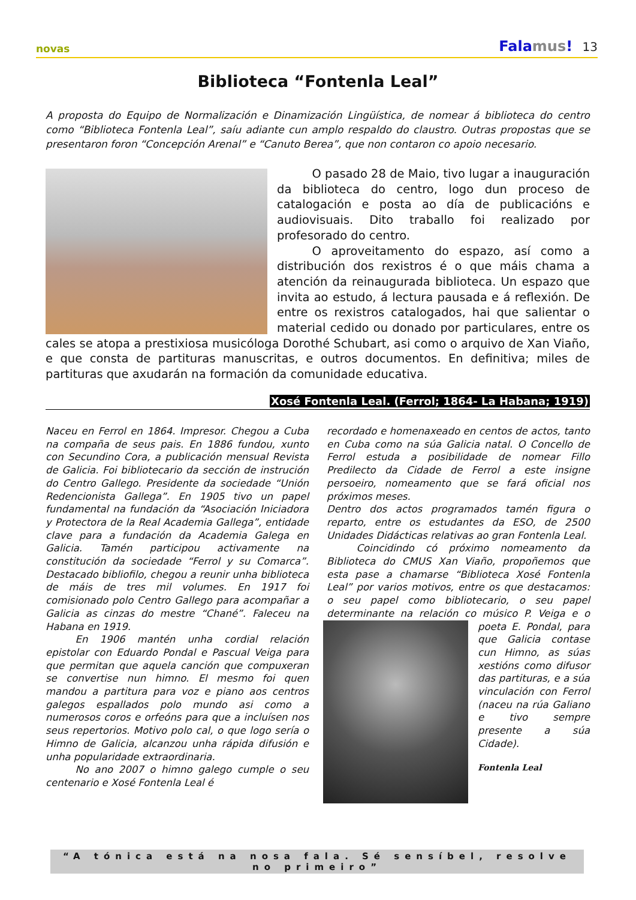novas Falamus! 13
Biblioteca “Fontenla Leal”
A proposta do Equipo de Normalización e Dinamización Lingüística, de nomear á biblioteca do centro como “Biblioteca Fontenla Leal”, saíu adiante cun amplo respaldo do claustro. Outras propostas que se presentaron foron “Concepción Arenal” e “Canuto Berea”, que non contaron co apoio necesario.
   O pasado 28 de Maio, tivo lugar a inauguración da biblioteca do centro, logo dun proceso de catalogación e posta ao día de publicacións e audiovisuais. Dito traballo foi realizado por profesorado do centro.
   O aproveitamento do espazo, así como a distribución dos rexistros é o que máis chama a atención da reinaugurada biblioteca. Un espazo que invita ao estudo, á lectura pausada e á reflexión. De entre os rexistros catalogados, hai que salientar o material cedido ou donado por particulares, entre os cales se atopa a prestixiosa musicóloga Dorothé Schubart, asi como o arquivo de Xan Viaño, e que consta de partituras manuscritas, e outros documentos. En definitiva; miles de partituras que axudarán na formación da comunidade educativa.
Xosé Fontenla Leal. (Ferrol; 1864- La Habana; 1919)
Naceu en Ferrol en 1864. Impresor. Chegou a Cuba na compaña de seus pais. En 1886 fundou, xunto con Secundino Cora, a publicación mensual Revista de Galicia. Foi bibliotecario da sección de instrución do Centro Gallego. Presidente da sociedade “Unión Redencionista Gallega”. En 1905 tivo un papel fundamental na fundación da “Asociación Iniciadora y Protectora de la Real Academia Gallega”, entidade clave para a fundación da Academia Galega en Galicia. Tamén participou activamente na constitución da sociedade “Ferrol y su Comarca”. Destacado bibliofilo, chegou a reunir unha biblioteca de máis de tres mil volumes. En 1917 foi comisionado polo Centro Gallego para acompañar a Galicia as cinzas do mestre “Chané”. Faleceu na Habana en 1919.
   En 1906 mantén unha cordial relación epistolar con Eduardo Pondal e Pascual Veiga para que permitan que aquela canción que compuxeran se convertise nun himno. El mesmo foi quen mandou a partitura para voz e piano aos centros galegos espallados polo mundo asi como a numerosos coros e orfeóns para que a incluísen nos seus repertorios. Motivo polo cal, o que logo sería o Himno de Galicia, alcanzou unha rápida difusión e unha popularidade extraordinaria.
   No ano 2007 o himno galego cumple o seu centenario e Xosé Fontenla Leal é
recordado e homenaxeado en centos de actos, tanto en Cuba como na súa Galicia natal. O Concello de Ferrol estuda a posibilidade de nomear Fillo Predilecto da Cidade de Ferrol a este insigne persoeiro, nomeamento que se fará oficial nos próximos meses.
Dentro dos actos programados tamén figura o reparto, entre os estudantes da ESO, de 2500 Unidades Didácticas relativas ao gran Fontenla Leal.
   Coincidindo có próximo nomeamento da Biblioteca do CMUS Xan Viaño, propoñemos que esta pase a chamarse “Biblioteca Xosé Fontenla Leal” por varios motivos, entre os que destacamos: o seu papel como bibliotecario, o seu papel determinante na relación co músico P.
Veiga e o poeta E. Pondal, para que Galicia contase cun Himno, as súas xestións como difusor das partituras, e a súa vinculación con Ferrol (naceu na rúa Galiano e tivo sempre presente a súa Cidade).
Fontenla Leal
“A tónica está na nosa fala. Sé sensíbel, resolve no primeiro”